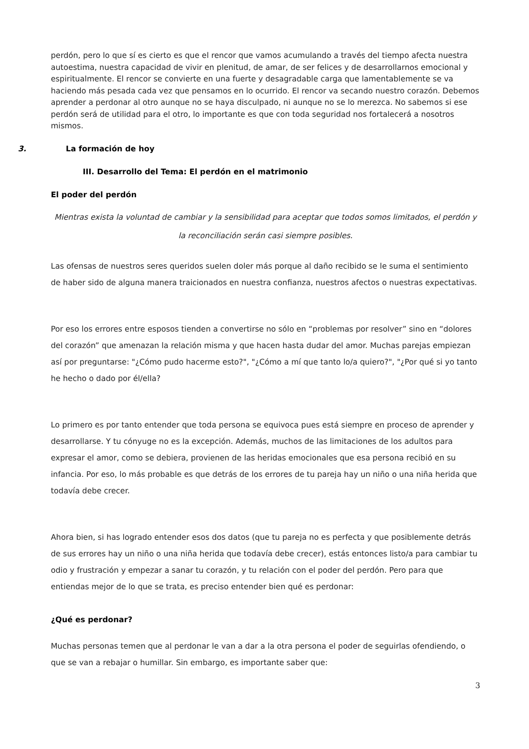perdón, pero lo que sí es cierto es que el rencor que vamos acumulando a través del tiempo afecta nuestra autoestima, nuestra capacidad de vivir en plenitud, de amar, de ser felices y de desarrollarnos emocional y espiritualmente. El rencor se convierte en una fuerte y desagradable carga que lamentablemente se va haciendo más pesada cada vez que pensamos en lo ocurrido. El rencor va secando nuestro corazón. Debemos aprender a perdonar al otro aunque no se haya disculpado, ni aunque no se lo merezca. No sabemos si ese perdón será de utilidad para el otro, lo importante es que con toda seguridad nos fortalecerá a nosotros mismos.
3. La formación de hoy
III. Desarrollo del Tema: El perdón en el matrimonio
El poder del perdón
Mientras exista la voluntad de cambiar y la sensibilidad para aceptar que todos somos limitados, el perdón y la reconciliación serán casi siempre posibles.
Las ofensas de nuestros seres queridos suelen doler más porque al daño recibido se le suma el sentimiento de haber sido de alguna manera traicionados en nuestra confianza, nuestros afectos o nuestras expectativas.
Por eso los errores entre esposos tienden a convertirse no sólo en “problemas por resolver” sino en “dolores del corazón” que amenazan la relación misma y que hacen hasta dudar del amor. Muchas parejas empiezan así por preguntarse: "¿Cómo pudo hacerme esto?", "¿Cómo a mí que tanto lo/a quiero?", "¿Por qué si yo tanto he hecho o dado por él/ella?
Lo primero es por tanto entender que toda persona se equivoca pues está siempre en proceso de aprender y desarrollarse. Y tu cónyuge no es la excepción. Además, muchos de las limitaciones de los adultos para expresar el amor, como se debiera, provienen de las heridas emocionales que esa persona recibió en su infancia. Por eso, lo más probable es que detrás de los errores de tu pareja hay un niño o una niña herida que todavía debe crecer.
Ahora bien, si has logrado entender esos dos datos (que tu pareja no es perfecta y que posiblemente detrás de sus errores hay un niño o una niña herida que todavía debe crecer), estás entonces listo/a para cambiar tu odio y frustración y empezar a sanar tu corazón, y tu relación con el poder del perdón. Pero para que entiendas mejor de lo que se trata, es preciso entender bien qué es perdonar:
¿Qué es perdonar?
Muchas personas temen que al perdonar le van a dar a la otra persona el poder de seguirlas ofendiendo, o que se van a rebajar o humillar. Sin embargo, es importante saber que:
3